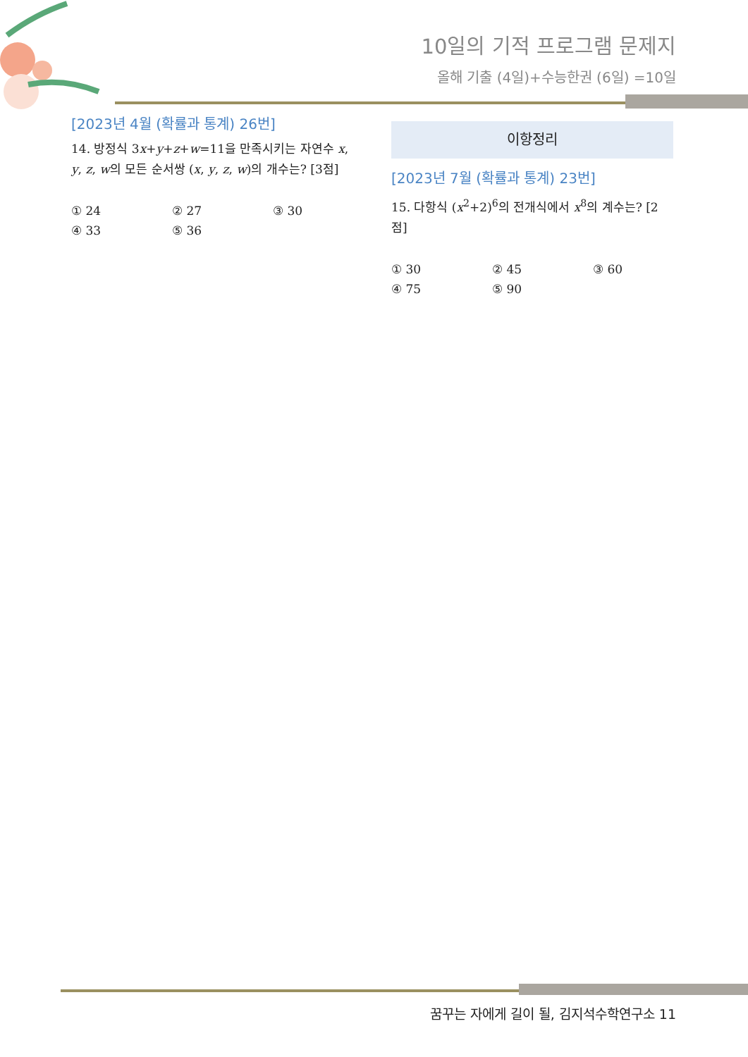10일의 기적 프로그램 문제지
올해 기출 (4일)+수능한권 (6일) =10일
[2023년 4월 (확률과 통계) 26번]
14. 방정식 3x+y+z+w=11을 만족시키는 자연수 x, y, z, w의 모든 순서쌍 (x, y, z, w)의 개수는? [3점]
① 24 ② 27 ③ 30 ④ 33 ⑤ 36
이항정리
[2023년 7월 (확률과 통계) 23번]
15. 다항식 (x<sup>2</sup>+2)<sup>6</sup>의 전개식에서 x<sup>8</sup>의 계수는? [2점]
① 30 ② 45 ③ 60 ④ 75 ⑤ 90
꿈꾸는 자에게 길이 될, 김지석수학연구소 11